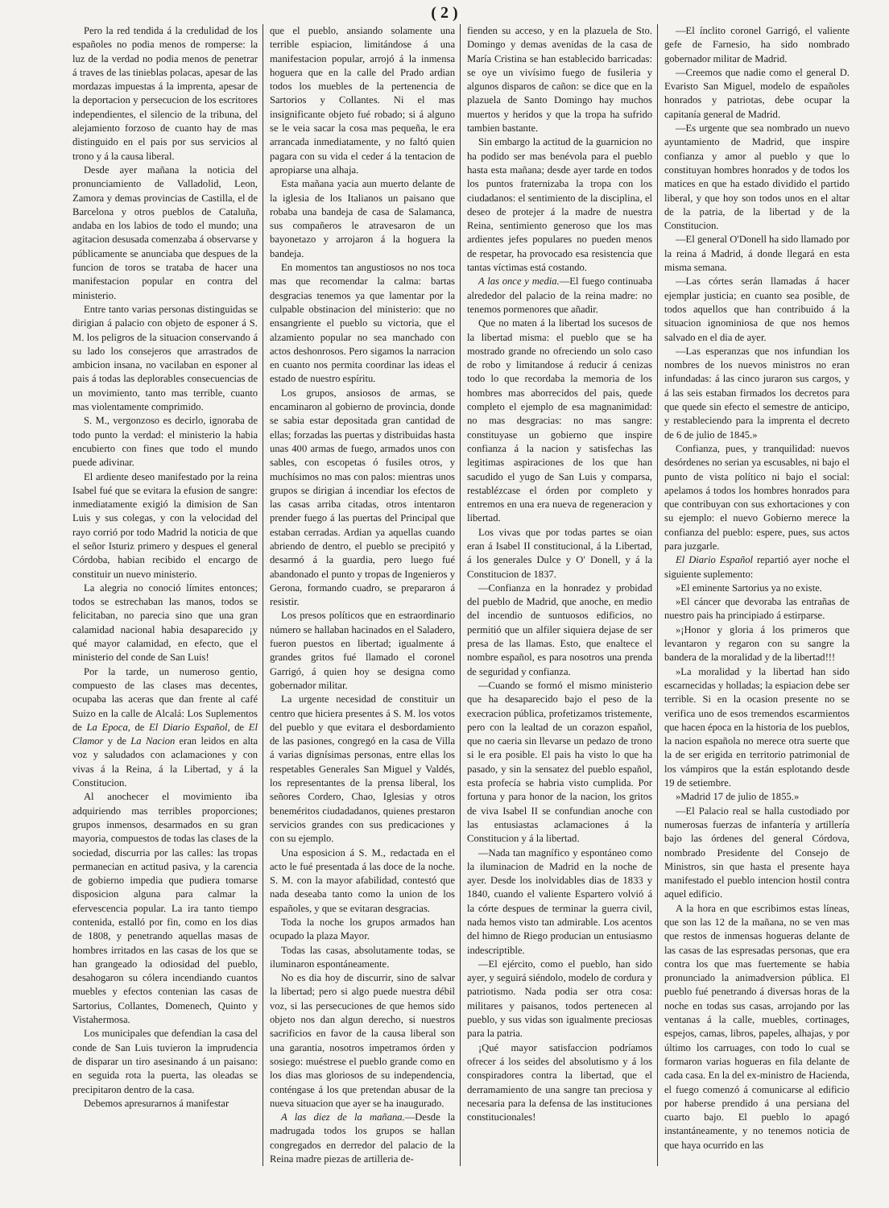( 2 )
Pero la red tendida á la credulidad de los españoles no podia menos de romperse: la luz de la verdad no podia menos de penetrar á traves de las tinieblas polacas, apesar de las mordazas impuestas á la imprenta, apesar de la deportacion y persecucion de los escritores independientes, el silencio de la tribuna, del alejamiento forzoso de cuanto hay de mas distinguido en el pais por sus servicios al trono y á la causa liberal.
Desde ayer mañana la noticia del pronunciamiento de Valladolid, Leon, Zamora y demas provincias de Castilla, el de Barcelona y otros pueblos de Cataluña, andaba en los labios de todo el mundo; una agitacion desusada comenzaba á observarse y públicamente se anunciaba que despues de la funcion de toros se trataba de hacer una manifestacion popular en contra del ministerio.
Entre tanto varias personas distinguidas se dirigian á palacio con objeto de esponer á S. M. los peligros de la situacion conservando á su lado los consejeros que arrastrados de ambicion insana, no vacilaban en esponer al pais á todas las deplorables consecuencias de un movimiento, tanto mas terrible, cuanto mas violentamente comprimido.
S. M., vergonzoso es decirlo, ignoraba de todo punto la verdad: el ministerio la habia encubierto con fines que todo el mundo puede adivinar.
El ardiente deseo manifestado por la reina Isabel fué que se evitara la efusion de sangre: inmediatamente exigió la dimision de San Luis y sus colegas, y con la velocidad del rayo corrió por todo Madrid la noticia de que el señor Isturiz primero y despues el general Córdoba, habian recibido el encargo de constituir un nuevo ministerio.
La alegria no conoció límites entonces; todos se estrechaban las manos, todos se felicitaban, no parecia sino que una gran calamidad nacional habia desaparecido ¡y qué mayor calamidad, en efecto, que el ministerio del conde de San Luis!
Por la tarde, un numeroso gentio, compuesto de las clases mas decentes, ocupaba las aceras que dan frente al café Suizo en la calle de Alcalá: Los Suplementos de La Epoca, de El Diario Español, de El Clamor y de La Nacion eran leidos en alta voz y saludados con aclamaciones y con vivas á la Reina, á la Libertad, y á la Constitucion.
Al anochecer el movimiento iba adquiriendo mas terribles proporciones; grupos inmensos, desarmados en su gran mayoria, compuestos de todas las clases de la sociedad, discurria por las calles: las tropas permanecian en actitud pasiva, y la carencia de gobierno impedia que pudiera tomarse disposicion alguna para calmar la efervescencia popular. La ira tanto tiempo contenida, estalló por fin, como en los dias de 1808, y penetrando aquellas masas de hombres irritados en las casas de los que se han grangeado la odiosidad del pueblo, desahogaron su cólera incendiando cuantos muebles y efectos contenian las casas de Sartorius, Collantes, Domenech, Quinto y Vistahermosa.
Los municipales que defendian la casa del conde de San Luis tuvieron la imprudencia de disparar un tiro asesinando á un paisano: en seguida rota la puerta, las oleadas se precipitaron dentro de la casa.
Debemos apresurarnos á manifestar
que el pueblo, ansiando solamente una terrible espiacion, limitándose á una manifestacion popular, arrojó á la inmensa hoguera que en la calle del Prado ardian todos los muebles de la pertenencia de Sartorios y Collantes. Ni el mas insignificante objeto fué robado; si á alguno se le veia sacar la cosa mas pequeña, le era arrancada inmediatamente, y no faltó quien pagara con su vida el ceder á la tentacion de apropiarse una alhaja.
Esta mañana yacia aun muerto delante de la iglesia de los Italianos un paisano que robaba una bandeja de casa de Salamanca, sus compañeros le atravesaron de un bayonetazo y arrojaron á la hoguera la bandeja.
En momentos tan angustiosos no nos toca mas que recomendar la calma: bartas desgracias tenemos ya que lamentar por la culpable obstinacion del ministerio: que no ensangriente el pueblo su victoria, que el alzamiento popular no sea manchado con actos deshonrosos. Pero sigamos la narracion en cuanto nos permita coordinar las ideas el estado de nuestro espíritu.
Los grupos, ansiosos de armas, se encaminaron al gobierno de provincia, donde se sabia estar depositada gran cantidad de ellas; forzadas las puertas y distribuidas hasta unas 400 armas de fuego, armados unos con sables, con escopetas ó fusiles otros, y muchísimos no mas con palos: mientras unos grupos se dirigian á incendiar los efectos de las casas arriba citadas, otros intentaron prender fuego á las puertas del Principal que estaban cerradas. Ardian ya aquellas cuando abriendo de dentro, el pueblo se precipitó y desarmó á la guardia, pero luego fué abandonado el punto y tropas de Ingenieros y Gerona, formando cuadro, se prepararon á resistir.
Los presos políticos que en estraordinario número se hallaban hacinados en el Saladero, fueron puestos en libertad; igualmente á grandes gritos fué llamado el coronel Garrigó, á quien hoy se designa como gobernador militar.
La urgente necesidad de constituir un centro que hiciera presentes á S. M. los votos del pueblo y que evitara el desbordamiento de las pasiones, congregó en la casa de Villa á varias dignísimas personas, entre ellas los respetables Generales San Miguel y Valdés, los representantes de la prensa liberal, los señores Cordero, Chao, Iglesias y otros beneméritos ciudadadanos, quienes prestaron servicios grandes con sus predicaciones y con su ejemplo.
Una esposicion á S. M., redactada en el acto le fué presentada á las doce de la noche. S. M. con la mayor afabilidad, contestó que nada deseaba tanto como la union de los españoles, y que se evitaran desgracias.
Toda la noche los grupos armados han ocupado la plaza Mayor.
Todas las casas, absolutamente todas, se iluminaron espontáneamente.
No es dia hoy de discurrir, sino de salvar la libertad; pero si algo puede nuestra débil voz, si las persecuciones de que hemos sido objeto nos dan algun derecho, si nuestros sacrificios en favor de la causa liberal son una garantia, nosotros impetramos órden y sosiego: muéstrese el pueblo grande como en los dias mas gloriosos de su independencia, conténgase á los que pretendan abusar de la nueva situacion que ayer se ha inaugurado.
A las diez de la mañana.—Desde la madrugada todos los grupos se hallan congregados en derredor del palacio de la Reina madre piezas de artilleria de-
fienden su acceso, y en la plazuela de Sto. Domingo y demas avenidas de la casa de María Cristina se han establecido barricadas: se oye un vivísimo fuego de fusileria y algunos disparos de cañon: se dice que en la plazuela de Santo Domingo hay muchos muertos y heridos y que la tropa ha sufrido tambien bastante.
Sin embargo la actitud de la guarnicion no ha podido ser mas benévola para el pueblo hasta esta mañana; desde ayer tarde en todos los puntos fraternizaba la tropa con los ciudadanos: el sentimiento de la disciplina, el deseo de protejer á la madre de nuestra Reina, sentimiento generoso que los mas ardientes jefes populares no pueden menos de respetar, ha provocado esa resistencia que tantas víctimas está costando.
A las once y media.—El fuego continuaba alrededor del palacio de la reina madre: no tenemos pormenores que añadir.
Que no maten á la libertad los sucesos de la libertad misma: el pueblo que se ha mostrado grande no ofreciendo un solo caso de robo y limitandose á reducir á cenizas todo lo que recordaba la memoria de los hombres mas aborrecidos del pais, quede completo el ejemplo de esa magnanimidad: no mas desgracias: no mas sangre: constituyase un gobierno que inspire confianza á la nacion y satisfechas las legitimas aspiraciones de los que han sacudido el yugo de San Luis y comparsa, restablézcase el órden por completo y entremos en una era nueva de regeneracion y libertad.
Los vivas que por todas partes se oian eran á Isabel II constitucional, á la Libertad, á los generales Dulce y O' Donell, y á la Constitucion de 1837.
—Confianza en la honradez y probidad del pueblo de Madrid, que anoche, en medio del incendio de suntuosos edificios, no permitió que un alfiler siquiera dejase de ser presa de las llamas. Esto, que enaltece el nombre español, es para nosotros una prenda de seguridad y confianza.
—Cuando se formó el mismo ministerio que ha desaparecido bajo el peso de la execracion pública, profetizamos tristemente, pero con la lealtad de un corazon español, que no caeria sin llevarse un pedazo de trono si le era posible. El pais ha visto lo que ha pasado, y sin la sensatez del pueblo español, esta profecía se habria visto cumplida. Por fortuna y para honor de la nacion, los gritos de viva Isabel II se confundian anoche con las entusiastas aclamaciones á la Constitucion y á la libertad.
—Nada tan magnífico y espontáneo como la iluminacion de Madrid en la noche de ayer. Desde los inolvidables dias de 1833 y 1840, cuando el valiente Espartero volvió á la córte despues de terminar la guerra civil, nada hemos visto tan admirable. Los acentos del himno de Riego producian un entusiasmo indescriptible.
—El ejército, como el pueblo, han sido ayer, y seguirá siéndolo, modelo de cordura y patriotismo. Nada podia ser otra cosa: militares y paisanos, todos pertenecen al pueblo, y sus vidas son igualmente preciosas para la patria.
¡Qué mayor satisfaccion podríamos ofrecer á los seides del absolutismo y á los conspiradores contra la libertad, que el derramamiento de una sangre tan preciosa y necesaria para la defensa de las instituciones constitucionales!
—El ínclito coronel Garrigó, el valiente gefe de Farnesio, ha sido nombrado gobernador militar de Madrid.
—Creemos que nadie como el general D. Evaristo San Miguel, modelo de españoles honrados y patriotas, debe ocupar la capitanía general de Madrid.
—Es urgente que sea nombrado un nuevo ayuntamiento de Madrid, que inspire confianza y amor al pueblo y que lo constituyan hombres honrados y de todos los matices en que ha estado dividido el partido liberal, y que hoy son todos unos en el altar de la patria, de la libertad y de la Constitucion.
—El general O'Donell ha sido llamado por la reina á Madrid, á donde llegará en esta misma semana.
—Las córtes serán llamadas á hacer ejemplar justicia; en cuanto sea posible, de todos aquellos que han contribuido á la situacion ignominiosa de que nos hemos salvado en el dia de ayer.
—Las esperanzas que nos infundian los nombres de los nuevos ministros no eran infundadas: á las cinco juraron sus cargos, y á las seis estaban firmados los decretos para que quede sin efecto el semestre de anticipo, y restableciendo para la imprenta el decreto de 6 de julio de 1845.»
Confianza, pues, y tranquilidad: nuevos desórdenes no serian ya escusables, ni bajo el punto de vista político ni bajo el social: apelamos á todos los hombres honrados para que contribuyan con sus exhortaciones y con su ejemplo: el nuevo Gobierno merece la confianza del pueblo: espere, pues, sus actos para juzgarle.
El Diario Español repartió ayer noche el siguiente suplemento:
»El eminente Sartorius ya no existe.
»El cáncer que devoraba las entrañas de nuestro pais ha principiado á estirparse.
»¡Honor y gloria á los primeros que levantaron y regaron con su sangre la bandera de la moralidad y de la libertad!!!
»La moralidad y la libertad han sido escarnecidas y holladas; la espiacion debe ser terrible. Si en la ocasion presente no se verifica uno de esos tremendos escarmientos que hacen época en la historia de los pueblos, la nacion española no merece otra suerte que la de ser erigida en territorio patrimonial de los vámpiros que la están esplotando desde 19 de setiembre.
»Madrid 17 de julio de 1855.»
—El Palacio real se halla custodiado por numerosas fuerzas de infantería y artillería bajo las órdenes del general Córdova, nombrado Presidente del Consejo de Ministros, sin que hasta el presente haya manifestado el pueblo intencion hostil contra aquel edificio.
A la hora en que escribimos estas líneas, que son las 12 de la mañana, no se ven mas que restos de inmensas hogueras delante de las casas de las espresadas personas, que era contra los que mas fuertemente se habia pronunciado la animadversion pública. El pueblo fué penetrando á diversas horas de la noche en todas sus casas, arrojando por las ventanas á la calle, muebles, cortinages, espejos, camas, libros, papeles, alhajas, y por último los carruages, con todo lo cual se formaron varias hogueras en fila delante de cada casa. En la del ex-ministro de Hacienda, el fuego comenzó á comunicarse al edificio por haberse prendido á una persiana del cuarto bajo. El pueblo lo apagó instantáneamente, y no tenemos noticia de que haya ocurrido en las